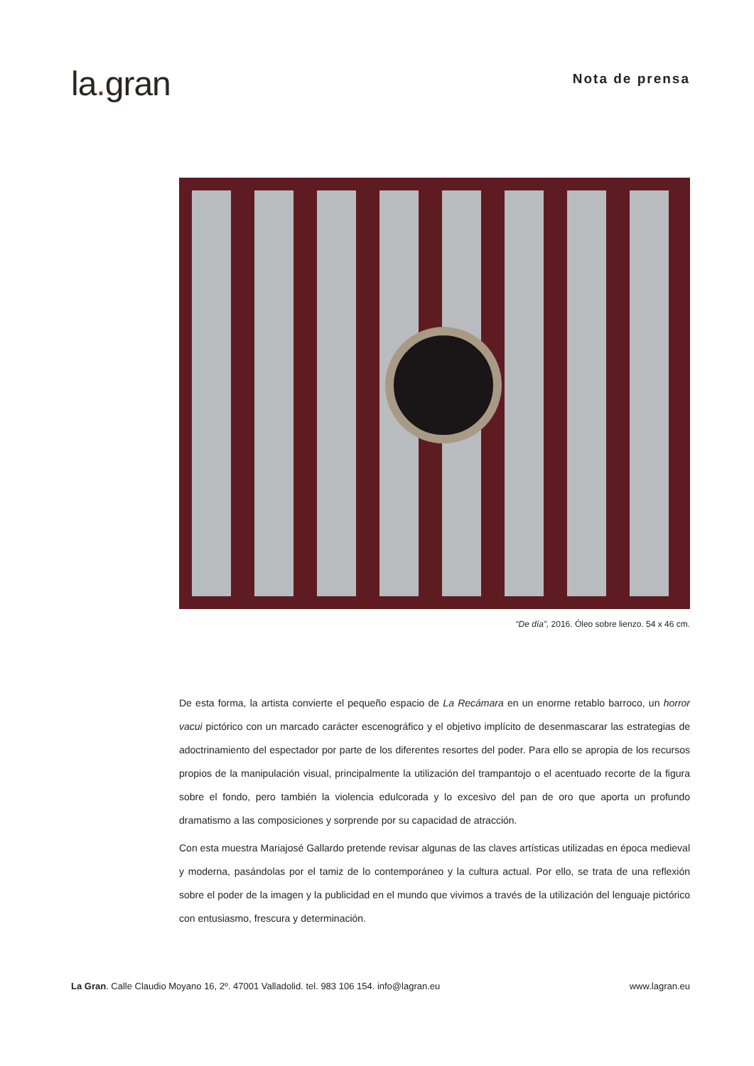la. gran
Nota de prensa
“De día”, 2016. Óleo sobre lienzo. 54 x 46 cm.
De esta forma, la artista convierte el pequeño espacio de La Recámara en un enorme retablo barroco, un horror vacui pictórico con un marcado carácter escenográfico y el objetivo implícito de desenmascarar las estrategias de adoctrinamiento del espectador por parte de los diferentes resortes del poder. Para ello se apropia de los recursos propios de la manipulación visual, principalmente la utilización del trampantojo o el acentuado recorte de la figura sobre el fondo, pero también la violencia edulcorada y lo excesivo del pan de oro que aporta un profundo dramatismo a las composiciones y sorprende por su capacidad de atracción.
Con esta muestra Mariajosé Gallardo pretende revisar algunas de las claves artísticas utilizadas en época medieval y moderna, pasándolas por el tamiz de lo contemporáneo y la cultura actual. Por ello, se trata de una reflexión sobre el poder de la imagen y la publicidad en el mundo que vivimos a través de la utilización del lenguaje pictórico con entusiasmo, frescura y determinación.
La Gran. Calle Claudio Moyano 16, 2º. 47001 Valladolid. tel. 983 106 154. info@lagran.eu
www.lagran.eu